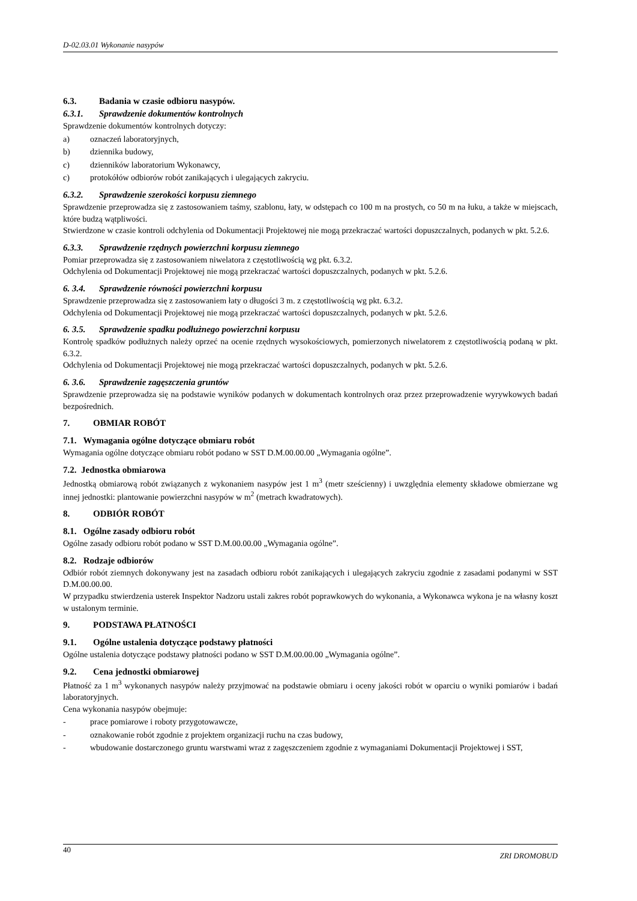D-02.03.01 Wykonanie nasypów
6.3. Badania w czasie odbioru nasypów.
6.3.1. Sprawdzenie dokumentów kontrolnych
Sprawdzenie dokumentów kontrolnych dotyczy:
a) oznaczeń laboratoryjnych,
b) dziennika budowy,
c) dzienników laboratorium Wykonawcy,
c) protokółów odbiorów robót zanikających i ulegających zakryciu.
6.3.2. Sprawdzenie szerokości korpusu ziemnego
Sprawdzenie przeprowadza się z zastosowaniem taśmy, szablonu, łaty, w odstępach co 100 m na prostych, co 50 m na łuku, a także w miejscach, które budzą wątpliwości.
Stwierdzone w czasie kontroli odchylenia od Dokumentacji Projektowej nie mogą przekraczać wartości dopuszczalnych, podanych w pkt. 5.2.6.
6.3.3. Sprawdzenie rzędnych powierzchni korpusu ziemnego
Pomiar przeprowadza się z zastosowaniem niwelatora z częstotliwością wg pkt. 6.3.2.
Odchylenia od Dokumentacji Projektowej nie mogą przekraczać wartości dopuszczalnych, podanych w pkt. 5.2.6.
6. 3.4. Sprawdzenie równości powierzchni korpusu
Sprawdzenie przeprowadza się z zastosowaniem łaty o długości 3 m. z częstotliwością wg pkt. 6.3.2.
Odchylenia od Dokumentacji Projektowej nie mogą przekraczać wartości dopuszczalnych, podanych w pkt. 5.2.6.
6. 3.5. Sprawdzenie spadku podłużnego powierzchni korpusu
Kontrolę spadków podłużnych należy oprzeć na ocenie rzędnych wysokościowych, pomierzonych niwelatorem z częstotliwością podaną w pkt. 6.3.2.
Odchylenia od Dokumentacji Projektowej nie mogą przekraczać wartości dopuszczalnych, podanych w pkt. 5.2.6.
6. 3.6. Sprawdzenie zagęszczenia gruntów
Sprawdzenie przeprowadza się na podstawie wyników podanych w dokumentach kontrolnych oraz przez przeprowadzenie wyrywkowych badań bezpośrednich.
7. OBMIAR ROBÓT
7.1. Wymagania ogólne dotyczące obmiaru robót
Wymagania ogólne dotyczące obmiaru robót podano w SST D.M.00.00.00 „Wymagania ogólne”.
7.2. Jednostka obmiarowa
Jednostką obmiarową robót związanych z wykonaniem nasypów jest 1 m<sup>3</sup> (metr sześcienny) i uwzględnia elementy składowe obmierzane wg innej jednostki: plantowanie powierzchni nasypów w m<sup>2</sup> (metrach kwadratowych).
8. ODBIÓR ROBÓT
8.1. Ogólne zasady odbioru robót
Ogólne zasady odbioru robót podano w SST D.M.00.00.00 „Wymagania ogólne”.
8.2. Rodzaje odbiorów
Odbiór robót ziemnych dokonywany jest na zasadach odbioru robót zanikających i ulegających zakryciu zgodnie z zasadami podanymi w SST D.M.00.00.00.
W przypadku stwierdzenia usterek Inspektor Nadzoru ustali zakres robót poprawkowych do wykonania, a Wykonawca wykona je na własny koszt w ustalonym terminie.
9. PODSTAWA PŁATNOŚCI
9.1. Ogólne ustalenia dotyczące podstawy płatności
Ogólne ustalenia dotyczące podstawy płatności podano w SST D.M.00.00.00 „Wymagania ogólne”.
9.2. Cena jednostki obmiarowej
Płatność za 1 m<sup>3</sup> wykonanych nasypów należy przyjmować na podstawie obmiaru i oceny jakości robót w oparciu o wyniki pomiarów i badań laboratoryjnych.
Cena wykonania nasypów obejmuje:
- prace pomiarowe i roboty przygotowawcze,
- oznakowanie robót zgodnie z projektem organizacji ruchu na czas budowy,
- wbudowanie dostarczonego gruntu warstwami wraz z zagęszczeniem zgodnie z wymaganiami Dokumentacji Projektowej i SST,
40 ZRI DROMOBUD